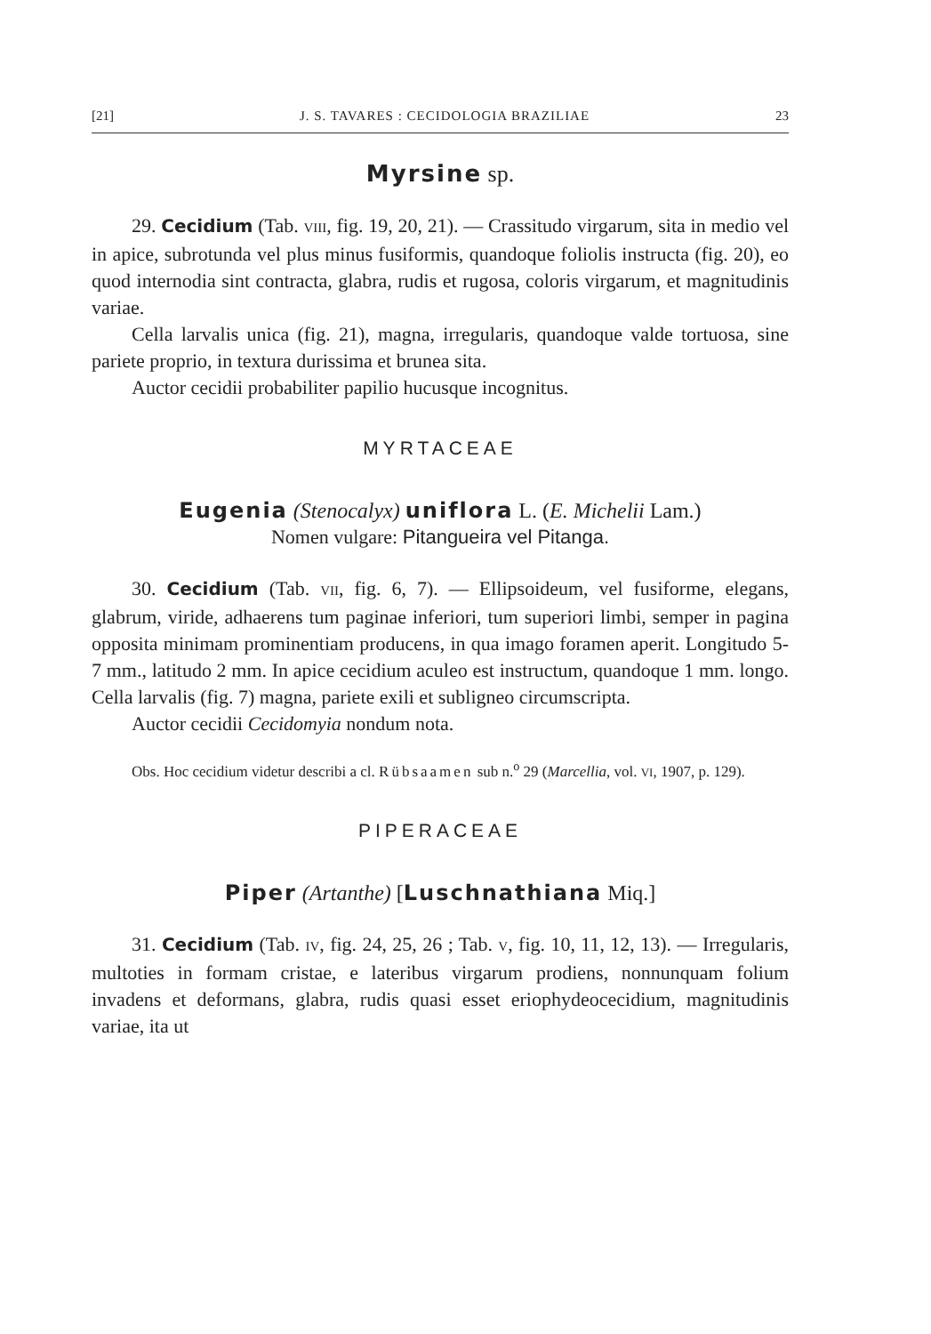[21] J. S. TAVARES : CECIDOLOGIA BRAZILIAE 23
Myrsine sp.
29. Cecidium (Tab. VIII, fig. 19, 20, 21). — Crassitudo virgarum, sita in medio vel in apice, subrotunda vel plus minus fusiformis, quandoque foliolis instructa (fig. 20), eo quod internodia sint contracta, glabra, rudis et rugosa, coloris virgarum, et magnitudinis variae.
Cella larvalis unica (fig. 21), magna, irregularis, quandoque valde tortuosa, sine pariete proprio, in textura durissima et brunea sita.
Auctor cecidii probabiliter papilio hucusque incognitus.
MYRTACEAE
Eugenia (Stenocalyx) uniflora L. (E. Michelii Lam.)
Nomen vulgare: Pitangueira vel Pitanga.
30. Cecidium (Tab. VII, fig. 6, 7). — Ellipsoideum, vel fusiforme, elegans, glabrum, viride, adhaerens tum paginae inferiori, tum superiori limbi, semper in pagina opposita minimam prominentiam producens, in qua imago foramen aperit. Longitudo 5-7 mm., latitudo 2 mm. In apice cecidium aculeo est instructum, quandoque 1 mm. longo. Cella larvalis (fig. 7) magna, pariete exili et subligneo circumscripta.
Auctor cecidii Cecidomyia nondum nota.
Obs. Hoc cecidium videtur describi a cl. Rübsaamen sub n.<sup>o</sup> 29 (Marcellia, vol. VI, 1907, p. 129).
PIPERACEAE
Piper (Artanthe) [Luschnathiana Miq.]
31. Cecidium (Tab. IV, fig. 24, 25, 26 ; Tab. V, fig. 10, 11, 12, 13). — Irregularis, multoties in formam cristae, e lateribus virgarum prodiens, nonnunquam folium invadens et deformans, glabra, rudis quasi esset eriophydeocecidium, magnitudinis variae, ita ut